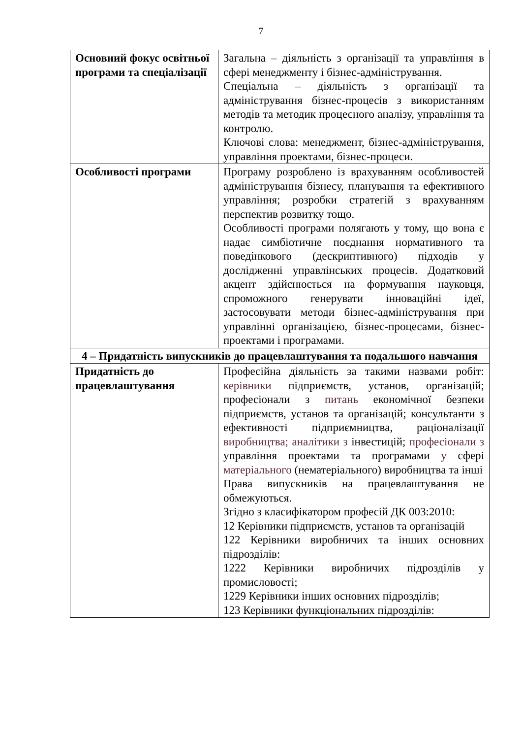7
| Основний фокус освітньої програми та спеціалізації | Загальна – діяльність з організації та управління в сфері менеджменту і бізнес-адміністрування. Спеціальна – діяльність з організації та адміністрування бізнес-процесів з використанням методів та методик процесного аналізу, управління та контролю. Ключові слова: менеджмент, бізнес-адміністрування, управління проектами, бізнес-процеси. |
| Особливості програми | Програму розроблено із врахуванням особливостей адміністрування бізнесу, планування та ефективного управління; розробки стратегій з врахуванням перспектив розвитку тощо. Особливості програми полягають у тому, що вона є надає симбіотичне поєднання нормативного та поведінкового (дескриптивного) підходів у дослідженні управлінських процесів. Додатковий акцент здійснюється на формування науковця, спроможного генерувати інноваційні ідеї, застосовувати методи бізнес-адміністрування при управлінні організацією, бізнес-процесами, бізнес-проектами і програмами. |
| 4 – Придатність випускників до працевлаштування та подальшого навчання | |
| Придатність до працевлаштування | Професійна діяльність за такими назвами робіт: керівники підприємств, установ, організацій; професіонали з питань економічної безпеки підприємств, установ та організацій; консультанти з ефективності підприємництва, раціоналізації виробництва; аналітики з інвестицій; професіонали з управління проектами та програмами у сфері матеріального (нематеріального) виробництва та інші Права випускників на працевлаштування не обмежуються. Згідно з класифікатором професій ДК 003:2010: 12 Керівники підприємств, установ та організацій 122 Керівники виробничих та інших основних підрозділів: 1222 Керівники виробничих підрозділів у промисловості; 1229 Керівники інших основних підрозділів; 123 Керівники функціональних підрозділів: |